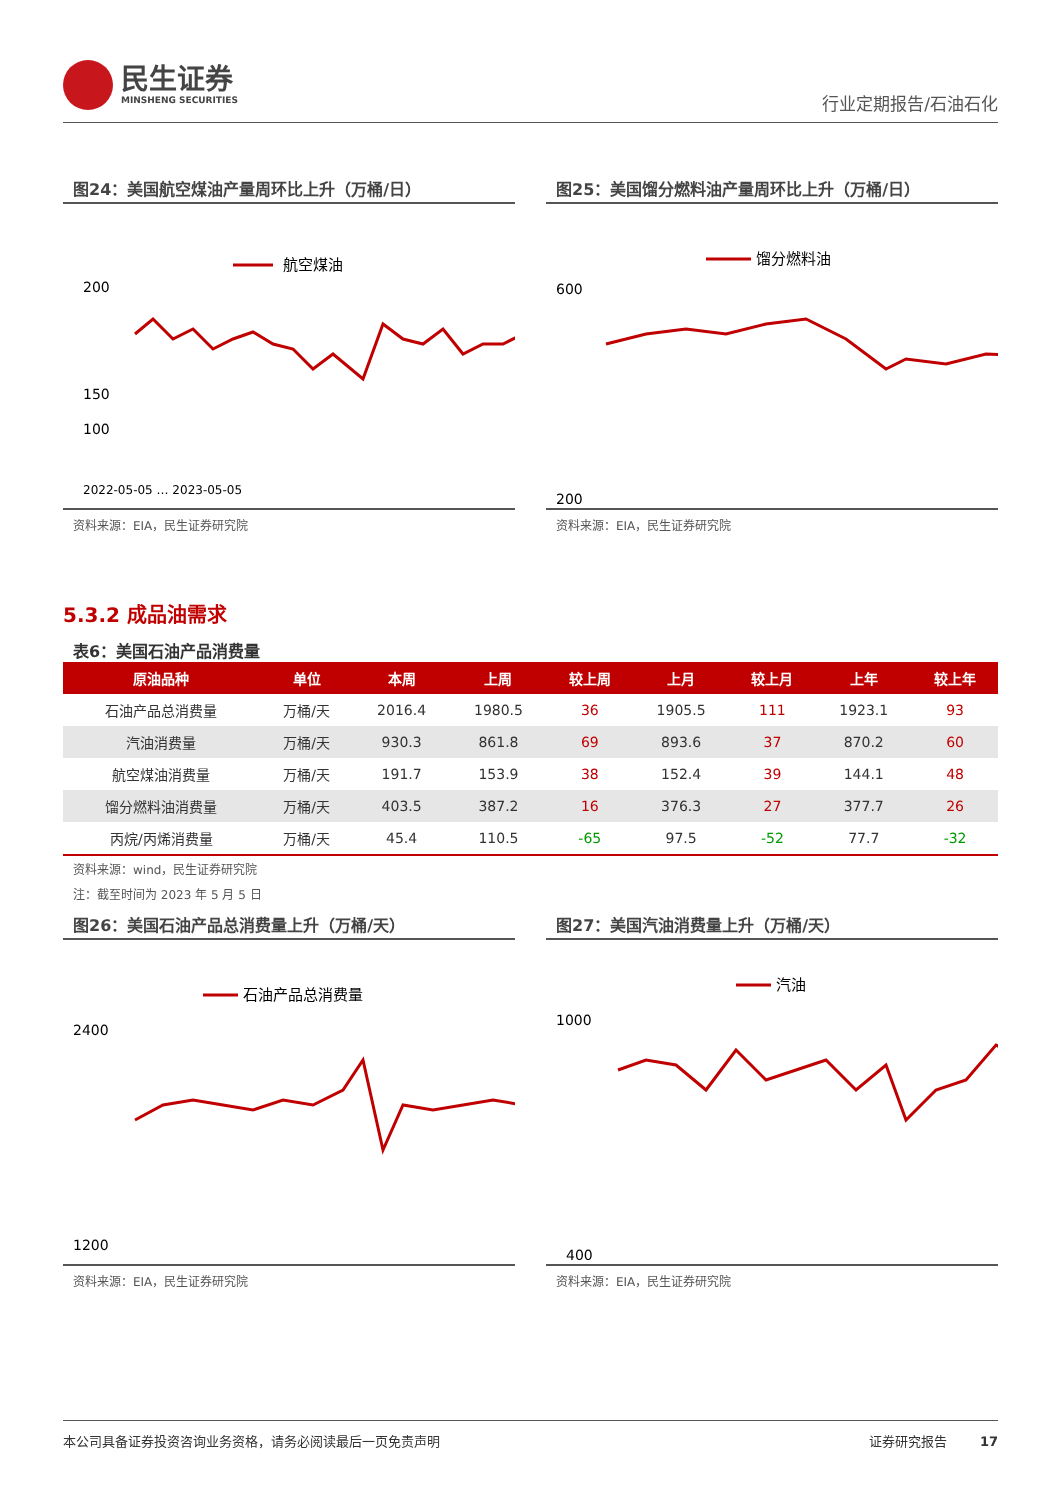民生证券
MINSHENG SECURITIES
行业定期报告/石油石化
图24：美国航空煤油产量周环比上升（万桶/日）
航空煤油
200
150
100
2022-05-05 … 2023-05-05
资料来源：EIA，民生证券研究院
图25：美国馏分燃料油产量周环比上升（万桶/日）
馏分燃料油
600
200
资料来源：EIA，民生证券研究院
5.3.2 成品油需求
表6：美国石油产品消费量
| 原油品种 | 单位 | 本周 | 上周 | 较上周 | 上月 | 较上月 | 上年 | 较上年 |
| --- | --- | --- | --- | --- | --- | --- | --- | --- |
| 石油产品总消费量 | 万桶/天 | 2016.4 | 1980.5 | 36 | 1905.5 | 111 | 1923.1 | 93 |
| 汽油消费量 | 万桶/天 | 930.3 | 861.8 | 69 | 893.6 | 37 | 870.2 | 60 |
| 航空煤油消费量 | 万桶/天 | 191.7 | 153.9 | 38 | 152.4 | 39 | 144.1 | 48 |
| 馏分燃料油消费量 | 万桶/天 | 403.5 | 387.2 | 16 | 376.3 | 27 | 377.7 | 26 |
| 丙烷/丙烯消费量 | 万桶/天 | 45.4 | 110.5 | -65 | 97.5 | -52 | 77.7 | -32 |
资料来源：wind，民生证券研究院
注：截至时间为 2023 年 5 月 5 日
图26：美国石油产品总消费量上升（万桶/天）
石油产品总消费量
2400
1200
资料来源：EIA，民生证券研究院
图27：美国汽油消费量上升（万桶/天）
汽油
1000
400
资料来源：EIA，民生证券研究院
本公司具备证券投资咨询业务资格，请务必阅读最后一页免责声明 证券研究报告 17